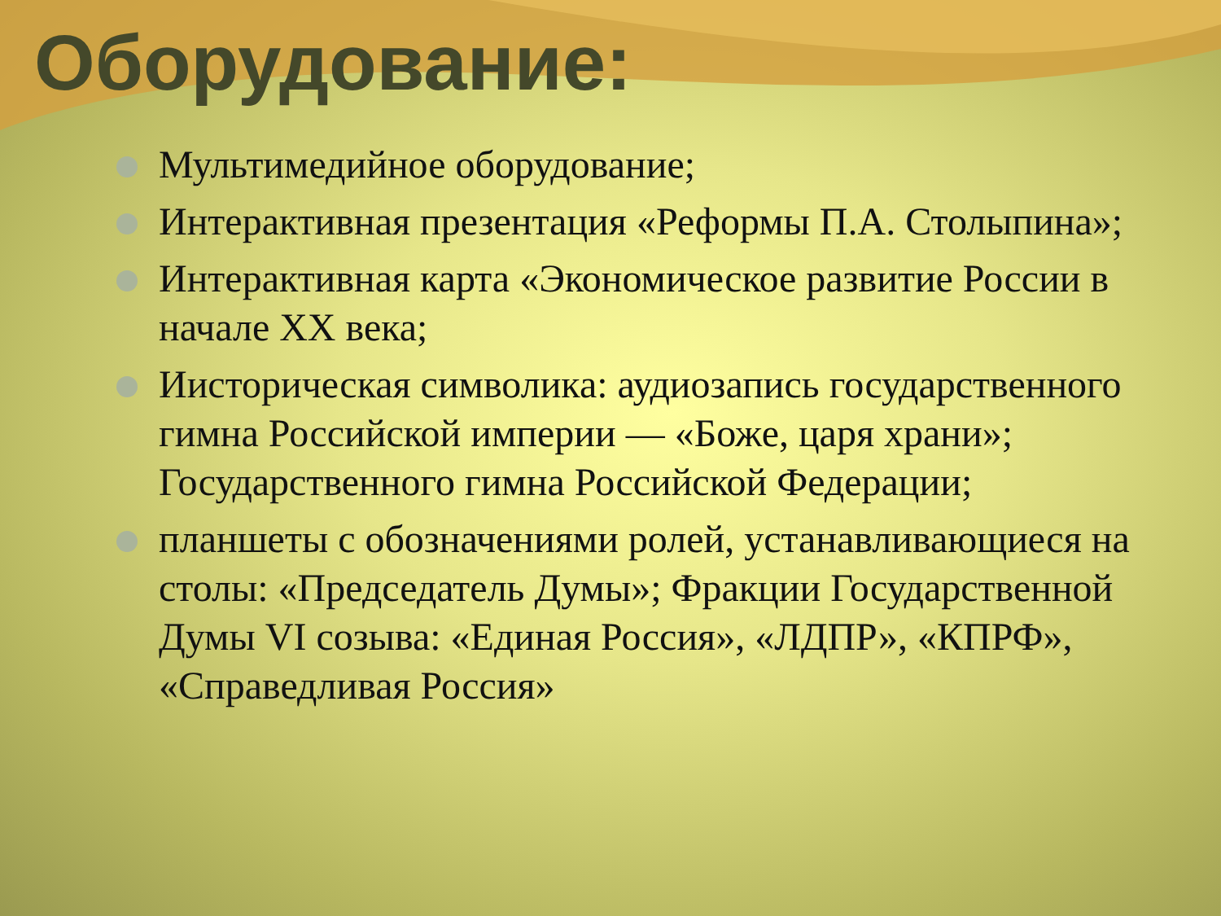Оборудование:
Мультимедийное оборудование;
Интерактивная презентация «Реформы П.А. Столыпина»;
Интерактивная карта «Экономическое развитие России в начале XX века;
Иисторическая символика: аудиозапись государственного гимна Российской империи — «Боже, царя храни»; Государственного гимна Российской Федерации;
планшеты с обозначениями ролей, устанавливающиеся на столы: «Председатель Думы»; Фракции Государственной Думы VI созыва: «Единая Россия», «ЛДПР», «КПРФ», «Справедливая Россия»